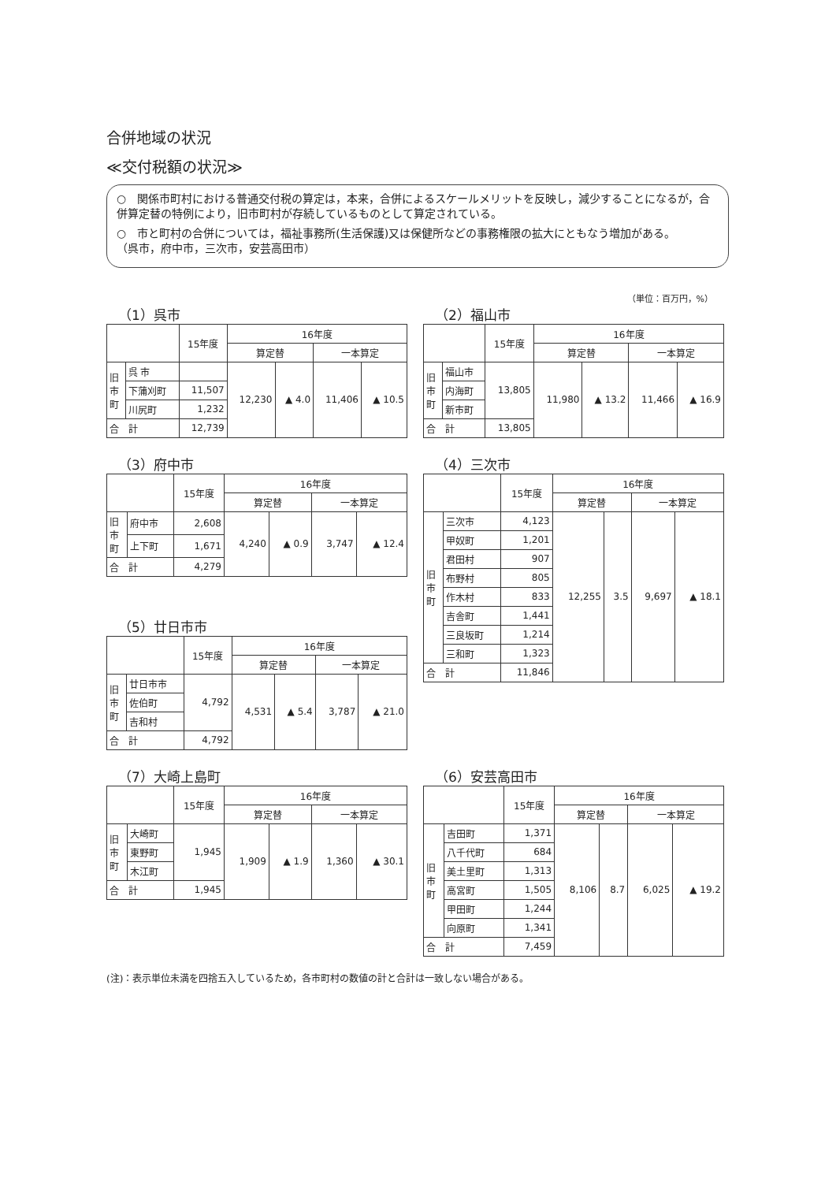合併地域の状況
≪交付税額の状況≫
○　関係市町村における普通交付税の算定は，本来，合併によるスケールメリットを反映し，減少することになるが，合併算定替の特例により，旧市町村が存続しているものとして算定されている。
○　市と町村の合併については，福祉事務所(生活保護)又は保健所などの事務権限の拡大にともなう増加がある。
（呉市，府中市，三次市，安芸高田市）
（単位：百万円，%）
（1）呉市
| | | 15年度 | 16年度 | | | |
| --- | --- | --- | --- | --- | --- | --- |
| | | | 算定替 | | 一本算定 | |
| 旧 市 町 | 呉 市 | | 12,230 | ▲ 4.0 | 11,406 | ▲ 10.5 |
| | 下蒲刈町 | 11,507 | | | | |
| | 川尻町 | 1,232 | | | | |
| 合 計 | | 12,739 | | | | |
（2）福山市
| | | 15年度 | 16年度 | | | |
| --- | --- | --- | --- | --- | --- | --- |
| | | | 算定替 | | 一本算定 | |
| 旧 市 町 | 福山市 | 13,805 | 11,980 | ▲ 13.2 | 11,466 | ▲ 16.9 |
| | 内海町 | | | | | |
| | 新市町 | | | | | |
| 合 計 | | 13,805 | | | | |
（3）府中市
| | | 15年度 | 16年度 | | | |
| --- | --- | --- | --- | --- | --- | --- |
| | | | 算定替 | | 一本算定 | |
| 旧 市 町 | 府中市 | 2,608 | 4,240 | ▲ 0.9 | 3,747 | ▲ 12.4 |
| | 上下町 | 1,671 | | | | |
| 合 計 | | 4,279 | | | | |
（5）廿日市市
| | | 15年度 | 16年度 | | | |
| --- | --- | --- | --- | --- | --- | --- |
| | | | 算定替 | | 一本算定 | |
| 旧 市 町 | 廿日市市 | 4,792 | 4,531 | ▲ 5.4 | 3,787 | ▲ 21.0 |
| | 佐伯町 | | | | | |
| | 吉和村 | | | | | |
| 合 計 | | 4,792 | | | | |
（4）三次市
| | | 15年度 | 16年度 | | | |
| --- | --- | --- | --- | --- | --- | --- |
| | | | 算定替 | | 一本算定 | |
| 旧 市 町 | 三次市 | 4,123 | 12,255 | 3.5 | 9,697 | ▲ 18.1 |
| | 甲奴町 | 1,201 | | | | |
| | 君田村 | 907 | | | | |
| | 布野村 | 805 | | | | |
| | 作木村 | 833 | | | | |
| | 吉舎町 | 1,441 | | | | |
| | 三良坂町 | 1,214 | | | | |
| | 三和町 | 1,323 | | | | |
| 合 計 | | 11,846 | | | | |
（7）大崎上島町
| | | 15年度 | 16年度 | | | |
| --- | --- | --- | --- | --- | --- | --- |
| | | | 算定替 | | 一本算定 | |
| 旧 市 町 | 大崎町 | 1,945 | 1,909 | ▲ 1.9 | 1,360 | ▲ 30.1 |
| | 東野町 | | | | | |
| | 木江町 | | | | | |
| 合 計 | | 1,945 | | | | |
（6）安芸高田市
| | | 15年度 | 16年度 | | | |
| --- | --- | --- | --- | --- | --- | --- |
| | | | 算定替 | | 一本算定 | |
| 旧 市 町 | 吉田町 | 1,371 | 8,106 | 8.7 | 6,025 | ▲ 19.2 |
| | 八千代町 | 684 | | | | |
| | 美土里町 | 1,313 | | | | |
| | 高宮町 | 1,505 | | | | |
| | 甲田町 | 1,244 | | | | |
| | 向原町 | 1,341 | | | | |
| 合 計 | | 7,459 | | | | |
(注)：表示単位未満を四捨五入しているため，各市町村の数値の計と合計は一致しない場合がある。